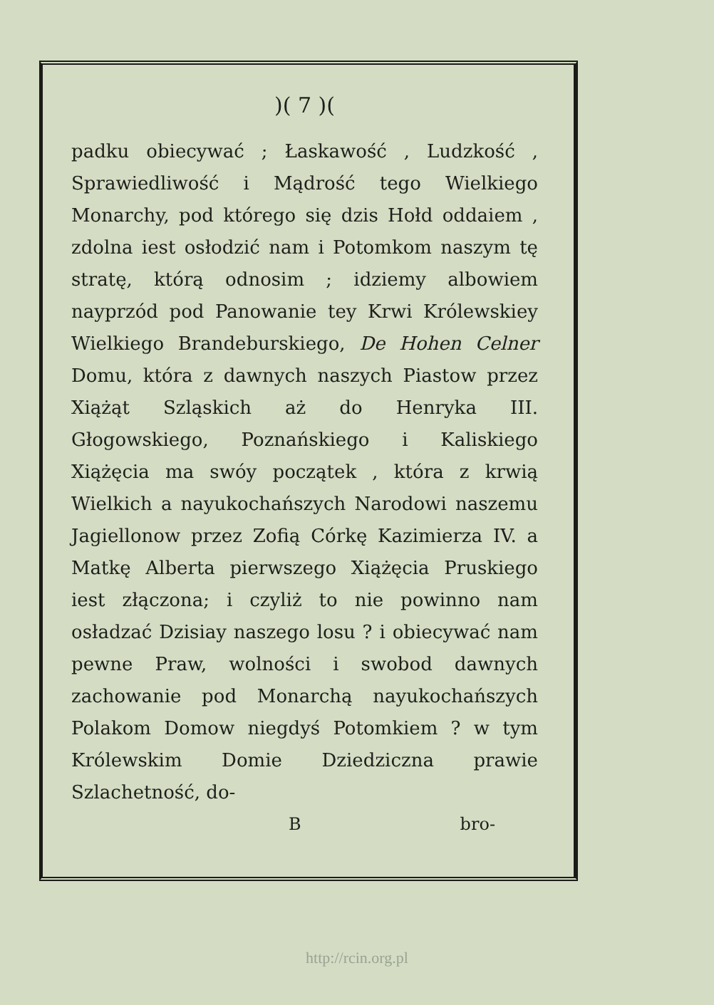)( 7 )(
padku obiecywać ; Łaskawość , Ludzkość , Sprawiedliwość i Mądrość tego Wielkiego Monarchy, pod którego się dzis Hołd oddaiem , zdolna iest osłodzić nam i Potomkom naszym tę stratę, którą odnosim ; idziemy albowiem nayprzód pod Panowanie tey Krwi Królewskiey Wielkiego Brandeburskiego, De Hohen Celner Domu, która z dawnych naszych Piastow przez Xiążąt Szląskich aż do Henryka III. Głogowskiego, Poznańskiego i Kaliskiego Xiążęcia ma swóy początek , która z krwią Wielkich a nayukochańszych Narodowi naszemu Jagiellonow przez Zofią Córkę Kazimierza IV. a Matkę Alberta pierwszego Xiążęcia Pruskiego iest złączona; i czyliż to nie powinno nam osładzać Dzisiay naszego losu ? i obiecywać nam pewne Praw, wolności i swobod dawnych zachowanie pod Monarchą nayukochańszych Polakom Domow niegdyś Potomkiem ? w tym Królewskim Domie Dziedziczna prawie Szlachetność, do-
B bro-
http://rcin.org.pl